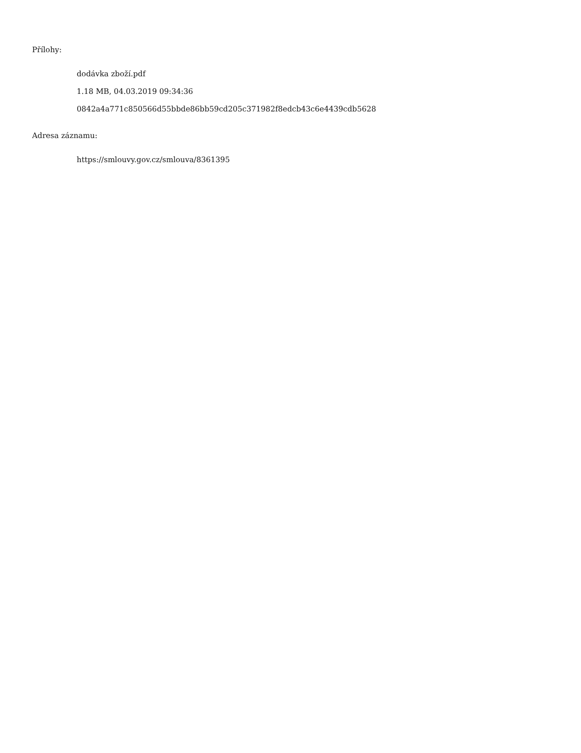Přílohy:
dodávka zboží.pdf
1.18 MB, 04.03.2019 09:34:36
0842a4a771c850566d55bbde86bb59cd205c371982f8edcb43c6e4439cdb5628
Adresa záznamu:
https://smlouvy.gov.cz/smlouva/8361395